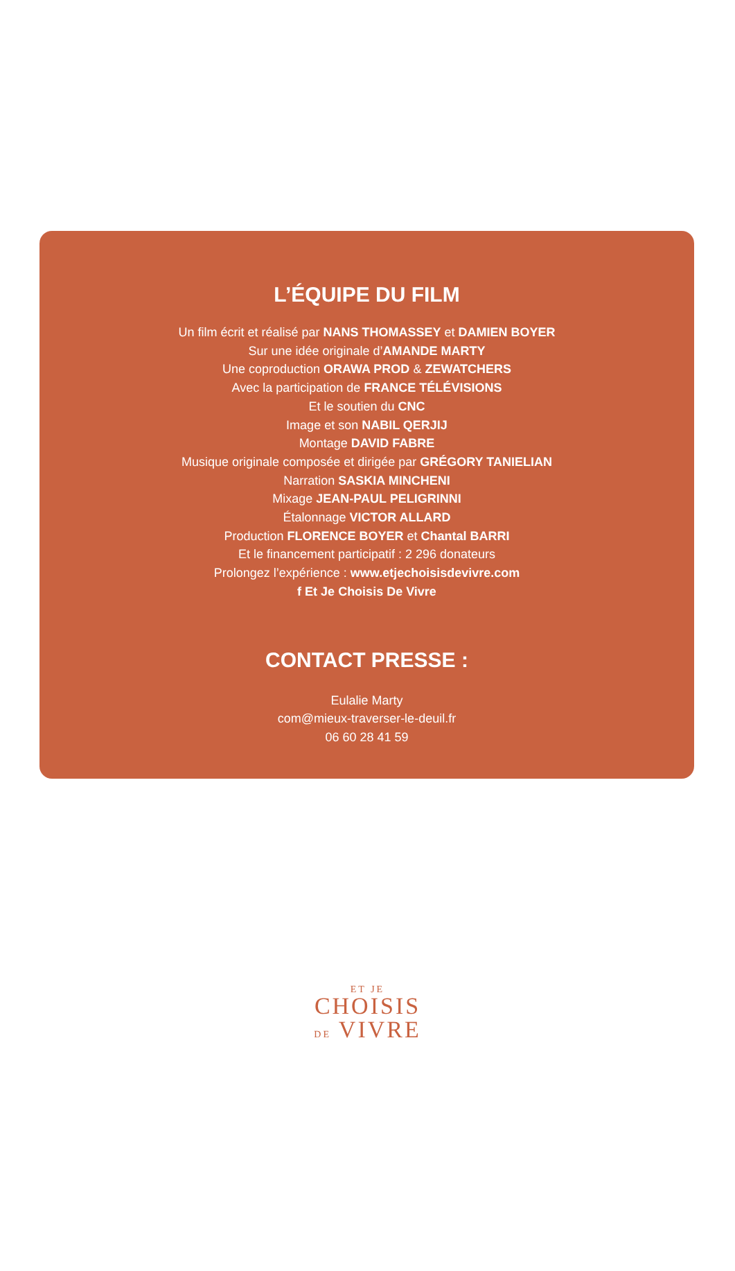L’ÉQUIPE DU FILM
Un film écrit et réalisé par NANS THOMASSEY et DAMIEN BOYER
Sur une idée originale d’AMANDE MARTY
Une coproduction ORAWA PROD & ZEWATCHERS
Avec la participation de FRANCE TÉLÉVISIONS
Et le soutien du CNC
Image et son NABIL QERJIJ
Montage DAVID FABRE
Musique originale composée et dirigée par GRÉGORY TANIELIAN
Narration SASKIA MINCHENI
Mixage JEAN-PAUL PELIGRINNI
Étalonnage VICTOR ALLARD
Production FLORENCE BOYER et Chantal BARRI
Et le financement participatif : 2 296 donateurs
Prolongez l’expérience : www.etjechoisisdevivre.com
f Et Je Choisis De Vivre
CONTACT PRESSE :
Eulalie Marty
com@mieux-traverser-le-deuil.fr
06 60 28 41 59
ET JE
CHOISIS
DE VIVRE